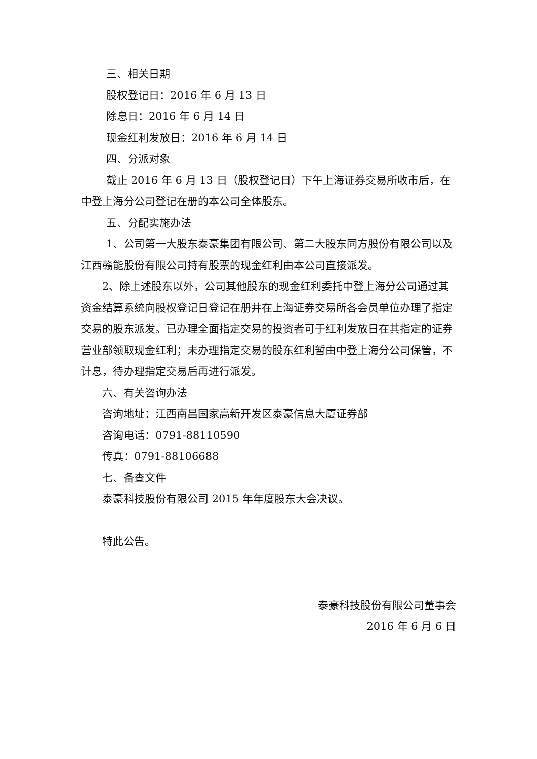三、相关日期
股权登记日：2016 年 6 月 13 日
除息日：2016 年 6 月 14 日
现金红利发放日：2016 年 6 月 14 日
四、分派对象
截止 2016 年 6 月 13 日（股权登记日）下午上海证券交易所收市后，在中登上海分公司登记在册的本公司全体股东。
五、分配实施办法
1、公司第一大股东泰豪集团有限公司、第二大股东同方股份有限公司以及江西赣能股份有限公司持有股票的现金红利由本公司直接派发。
2、除上述股东以外，公司其他股东的现金红利委托中登上海分公司通过其资金结算系统向股权登记日登记在册并在上海证券交易所各会员单位办理了指定交易的股东派发。已办理全面指定交易的投资者可于红利发放日在其指定的证券营业部领取现金红利；未办理指定交易的股东红利暂由中登上海分公司保管，不计息，待办理指定交易后再进行派发。
六、有关咨询办法
咨询地址：江西南昌国家高新开发区泰豪信息大厦证券部
咨询电话：0791-88110590
传真：0791-88106688
七、备查文件
泰豪科技股份有限公司 2015 年年度股东大会决议。
特此公告。
泰豪科技股份有限公司董事会
2016 年 6 月 6 日